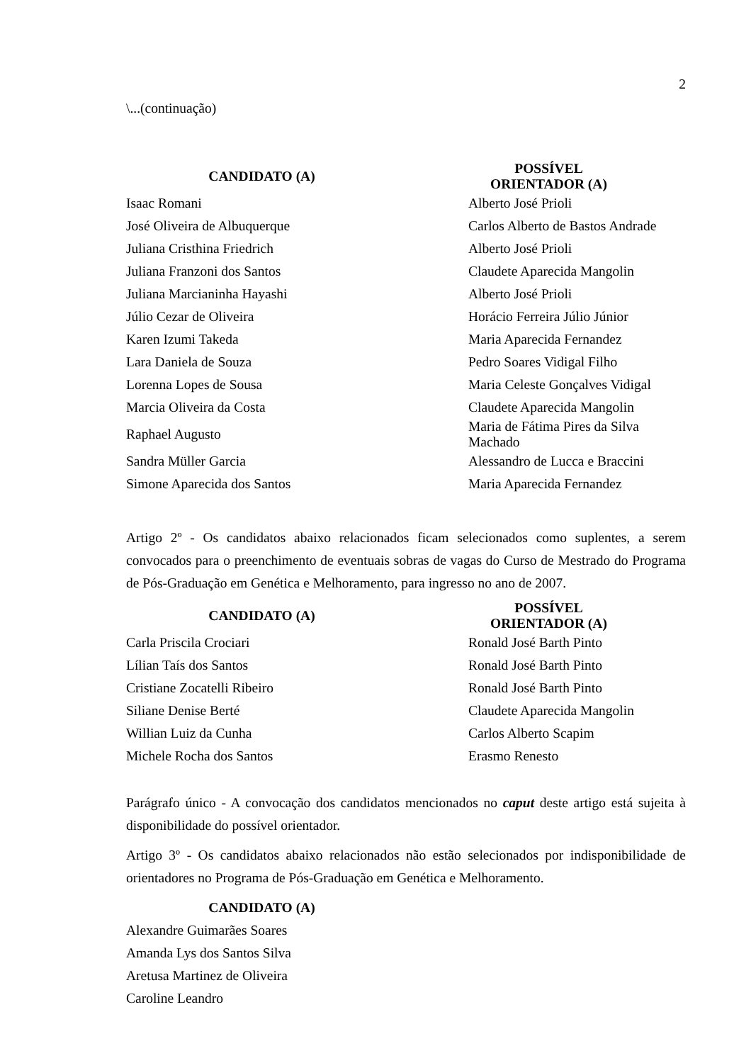2
\...(continuação)
| CANDIDATO (A) | POSSÍVEL ORIENTADOR (A) |
| --- | --- |
| Isaac Romani | Alberto José Prioli |
| José Oliveira de Albuquerque | Carlos Alberto de Bastos Andrade |
| Juliana Cristhina Friedrich | Alberto José Prioli |
| Juliana Franzoni dos Santos | Claudete Aparecida Mangolin |
| Juliana Marcianinha Hayashi | Alberto José Prioli |
| Júlio Cezar de Oliveira | Horácio Ferreira Júlio Júnior |
| Karen Izumi Takeda | Maria Aparecida Fernandez |
| Lara Daniela de Souza | Pedro Soares Vidigal Filho |
| Lorenna Lopes de Sousa | Maria Celeste Gonçalves Vidigal |
| Marcia Oliveira da Costa | Claudete Aparecida Mangolin |
| Raphael Augusto | Maria de Fátima Pires da Silva Machado |
| Sandra Müller Garcia | Alessandro de Lucca e Braccini |
| Simone Aparecida dos Santos | Maria Aparecida Fernandez |
Artigo 2º - Os candidatos abaixo relacionados ficam selecionados como suplentes, a serem convocados para o preenchimento de eventuais sobras de vagas do Curso de Mestrado do Programa de Pós-Graduação em Genética e Melhoramento, para ingresso no ano de 2007.
| CANDIDATO (A) | POSSÍVEL ORIENTADOR (A) |
| --- | --- |
| Carla Priscila Crociari | Ronald José Barth Pinto |
| Lílian Taís dos Santos | Ronald José Barth Pinto |
| Cristiane Zocatelli Ribeiro | Ronald José Barth Pinto |
| Siliane Denise Berté | Claudete Aparecida Mangolin |
| Willian Luiz da Cunha | Carlos Alberto Scapim |
| Michele Rocha dos Santos | Erasmo Renesto |
Parágrafo único - A convocação dos candidatos mencionados no caput deste artigo está sujeita à disponibilidade do possível orientador.
Artigo 3º - Os candidatos abaixo relacionados não estão selecionados por indisponibilidade de orientadores no Programa de Pós-Graduação em Genética e Melhoramento.
| CANDIDATO (A) | |
| --- | --- |
| Alexandre Guimarães Soares | |
| Amanda Lys dos Santos Silva | |
| Aretusa Martinez de Oliveira | |
| Caroline Leandro | |